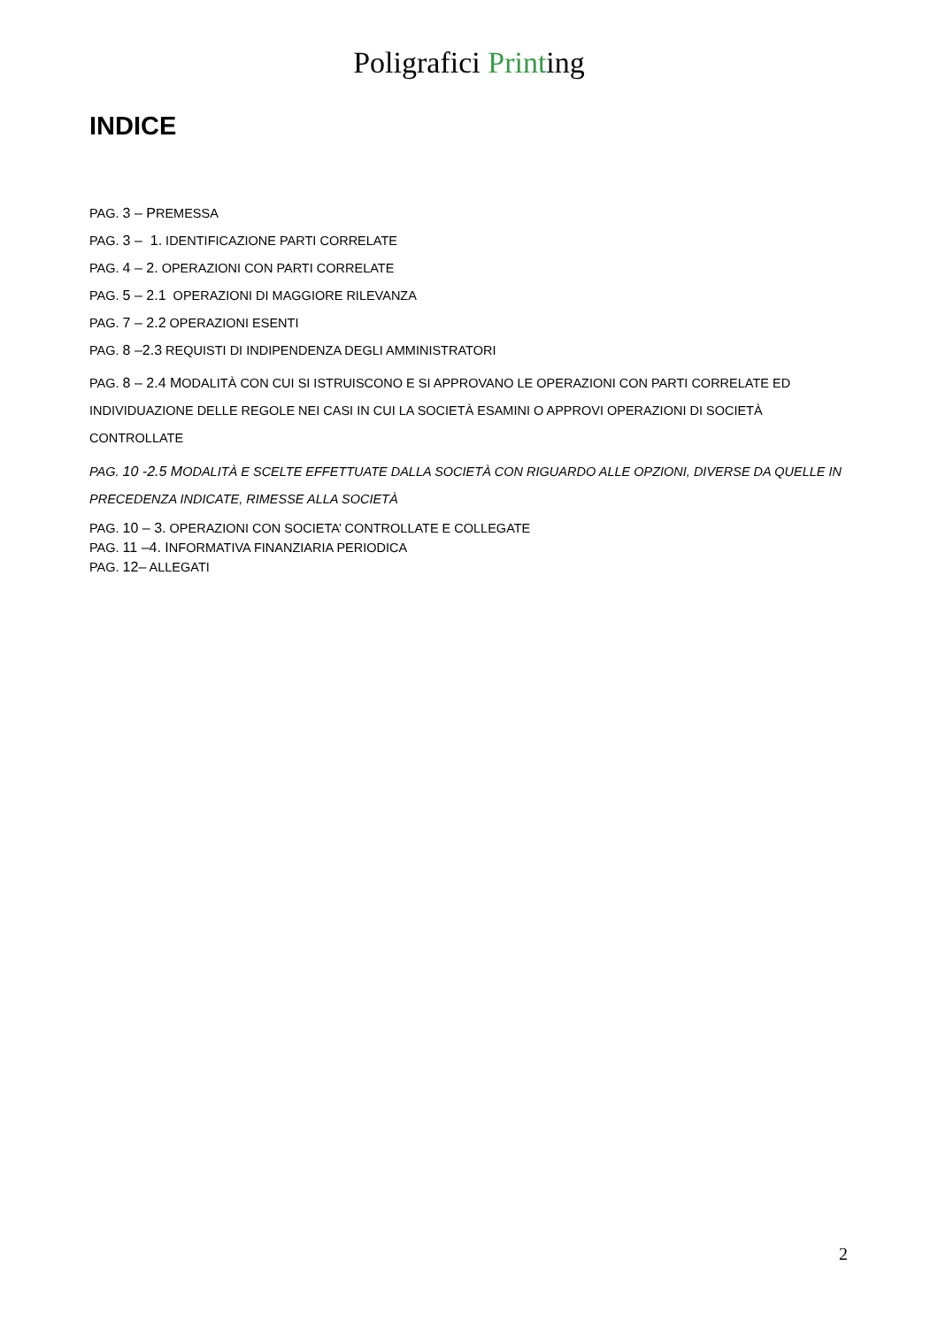Poligrafici Printing
INDICE
PAG. 3 – PREMESSA
PAG. 3 – 1. IDENTIFICAZIONE PARTI CORRELATE
PAG. 4 – 2. OPERAZIONI CON PARTI CORRELATE
PAG. 5 – 2.1 OPERAZIONI DI MAGGIORE RILEVANZA
PAG. 7 – 2.2 OPERAZIONI ESENTI
PAG. 8 –2.3 REQUISTI DI INDIPENDENZA DEGLI AMMINISTRATORI
PAG. 8 – 2.4 MODALITÀ CON CUI SI ISTRUISCONO E SI APPROVANO LE OPERAZIONI CON PARTI CORRELATE ED INDIVIDUAZIONE DELLE REGOLE NEI CASI IN CUI LA SOCIETÀ ESAMINI O APPROVI OPERAZIONI DI SOCIETÀ CONTROLLATE
PAG. 10 -2.5 MODALITÀ E SCELTE EFFETTUATE DALLA SOCIETÀ CON RIGUARDO ALLE OPZIONI, DIVERSE DA QUELLE IN PRECEDENZA INDICATE, RIMESSE ALLA SOCIETÀ
PAG. 10 – 3. OPERAZIONI CON SOCIETA’ CONTROLLATE E COLLEGATE
PAG. 11 –4. INFORMATIVA FINANZIARIA PERIODICA
PAG. 12– ALLEGATI
2